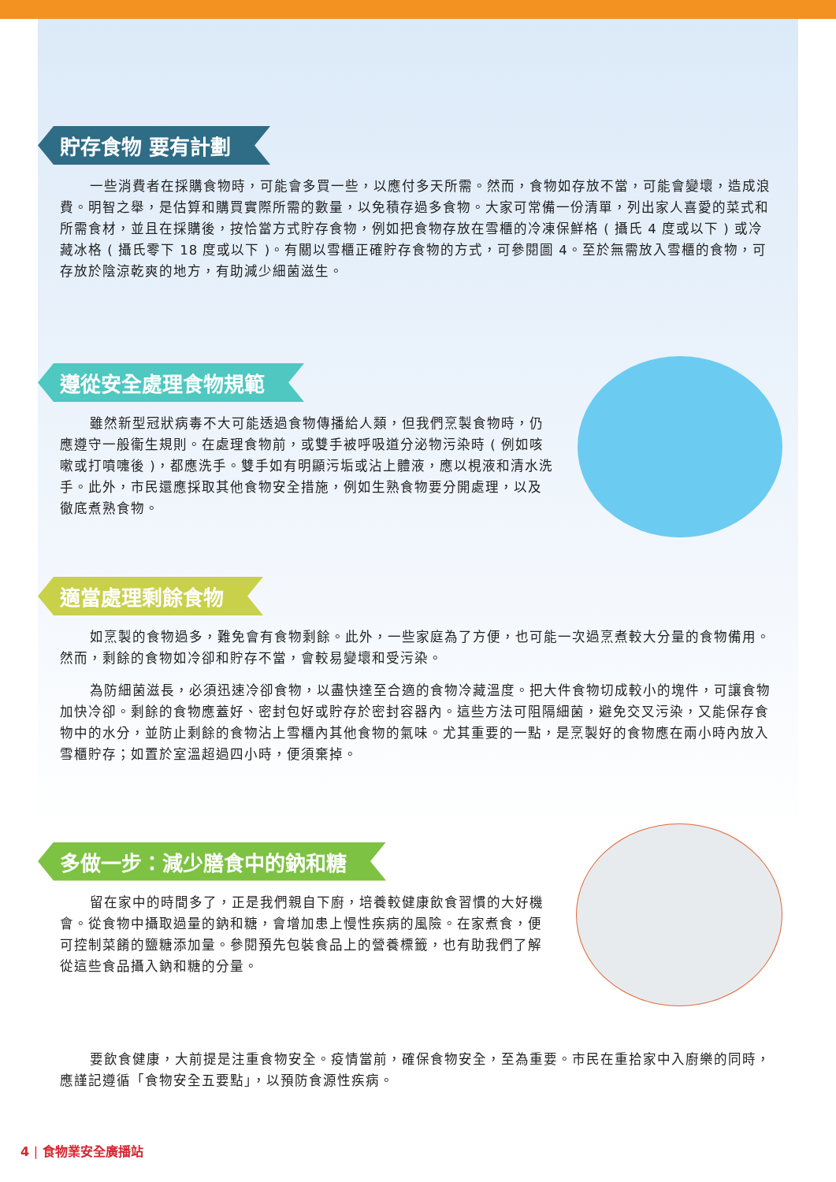貯存食物 要有計劃
一些消費者在採購食物時，可能會多買一些，以應付多天所需。然而，食物如存放不當，可能會變壞，造成浪費。明智之舉，是估算和購買實際所需的數量，以免積存過多食物。大家可常備一份清單，列出家人喜愛的菜式和所需食材，並且在採購後，按恰當方式貯存食物，例如把食物存放在雪櫃的冷凍保鮮格 ( 攝氏 4 度或以下 ) 或冷藏冰格 ( 攝氏零下 18 度或以下 )。有關以雪櫃正確貯存食物的方式，可參閱圖 4。至於無需放入雪櫃的食物，可存放於陰涼乾爽的地方，有助減少細菌滋生。
遵從安全處理食物規範
雖然新型冠狀病毒不大可能透過食物傳播給人類，但我們烹製食物時，仍應遵守一般衞生規則。在處理食物前，或雙手被呼吸道分泌物污染時 ( 例如咳嗽或打噴嚏後 )，都應洗手。雙手如有明顯污垢或沾上體液，應以梘液和清水洗手。此外，市民還應採取其他食物安全措施，例如生熟食物要分開處理，以及徹底煮熟食物。
適當處理剩餘食物
如烹製的食物過多，難免會有食物剩餘。此外，一些家庭為了方便，也可能一次過烹煮較大分量的食物備用。然而，剩餘的食物如冷卻和貯存不當，會較易變壞和受污染。
為防細菌滋長，必須迅速冷卻食物，以盡快達至合適的食物冷藏溫度。把大件食物切成較小的塊件，可讓食物加快冷卻。剩餘的食物應蓋好、密封包好或貯存於密封容器內。這些方法可阻隔細菌，避免交叉污染，又能保存食物中的水分，並防止剩餘的食物沾上雪櫃內其他食物的氣味。尤其重要的一點，是烹製好的食物應在兩小時內放入雪櫃貯存；如置於室溫超過四小時，便須棄掉。
多做一步：減少膳食中的鈉和糖
留在家中的時間多了，正是我們親自下廚，培養較健康飲食習慣的大好機會。從食物中攝取過量的鈉和糖，會增加患上慢性疾病的風險。在家煮食，便可控制菜餚的鹽糖添加量。參閱預先包裝食品上的營養標籤，也有助我們了解從這些食品攝入鈉和糖的分量。
要飲食健康，大前提是注重食物安全。疫情當前，確保食物安全，至為重要。市民在重拾家中入廚樂的同時，應謹記遵循「食物安全五要點」，以預防食源性疾病。
4 | 食物業安全廣播站